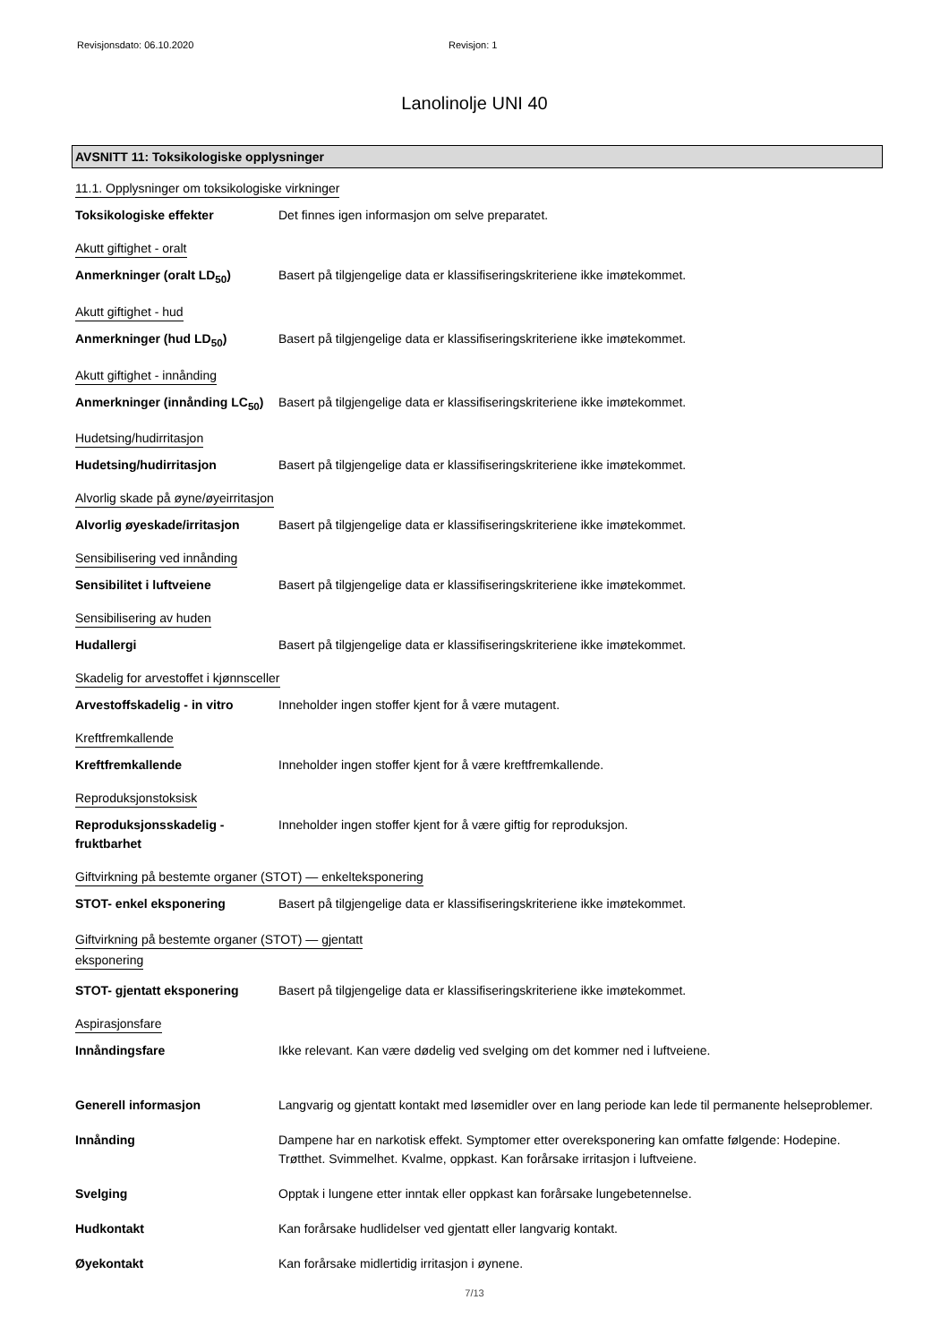Revisjonsdato: 06.10.2020 Revisjon: 1
Lanolinolje UNI 40
AVSNITT 11: Toksikologiske opplysninger
11.1. Opplysninger om toksikologiske virkninger
Toksikologiske effekter Det finnes igen informasjon om selve preparatet.
Akutt giftighet - oralt
Anmerkninger (oralt LD<sub>50</sub>) Basert på tilgjengelige data er klassifiseringskriteriene ikke imøtekommet.
Akutt giftighet - hud
Anmerkninger (hud LD<sub>50</sub>) Basert på tilgjengelige data er klassifiseringskriteriene ikke imøtekommet.
Akutt giftighet - innånding
Anmerkninger (innånding LC<sub>50</sub>)
Basert på tilgjengelige data er klassifiseringskriteriene ikke imøtekommet.
Hudetsing/hudirritasjon
Hudetsing/hudirritasjon Basert på tilgjengelige data er klassifiseringskriteriene ikke imøtekommet.
Alvorlig skade på øyne/øyeirritasjon
Alvorlig øyeskade/irritasjon
Basert på tilgjengelige data er klassifiseringskriteriene ikke imøtekommet.
Sensibilisering ved innånding
Sensibilitet i luftveiene Basert på tilgjengelige data er klassifiseringskriteriene ikke imøtekommet.
Sensibilisering av huden
Hudallergi Basert på tilgjengelige data er klassifiseringskriteriene ikke imøtekommet.
Skadelig for arvestoffet i kjønnsceller
Arvestoffskadelig - in vitro
Inneholder ingen stoffer kjent for å være mutagent.
Kreftfremkallende
Kreftfremkallende Inneholder ingen stoffer kjent for å være kreftfremkallende.
Reproduksjonstoksisk
Reproduksjonsskadelig - fruktbarhet
Inneholder ingen stoffer kjent for å være giftig for reproduksjon.
Giftvirkning på bestemte organer (STOT) — enkelteksponering
STOT- enkel eksponering Basert på tilgjengelige data er klassifiseringskriteriene ikke imøtekommet.
Giftvirkning på bestemte organer (STOT) — gjentatt eksponering
STOT- gjentatt eksponering Basert på tilgjengelige data er klassifiseringskriteriene ikke imøtekommet.
Aspirasjonsfare
Innåndingsfare Ikke relevant. Kan være dødelig ved svelging om det kommer ned i luftveiene.
Generell informasjon Langvarig og gjentatt kontakt med løsemidler over en lang periode kan lede til permanente helseproblemer.
Innånding Dampene har en narkotisk effekt. Symptomer etter overeksponering kan omfatte følgende: Hodepine. Trøtthet. Svimmelhet. Kvalme, oppkast. Kan forårsake irritasjon i luftveiene.
Svelging Opptak i lungene etter inntak eller oppkast kan forårsake lungebetennelse.
Hudkontakt Kan forårsake hudlidelser ved gjentatt eller langvarig kontakt.
Øyekontakt Kan forårsake midlertidig irritasjon i øynene.
7/13